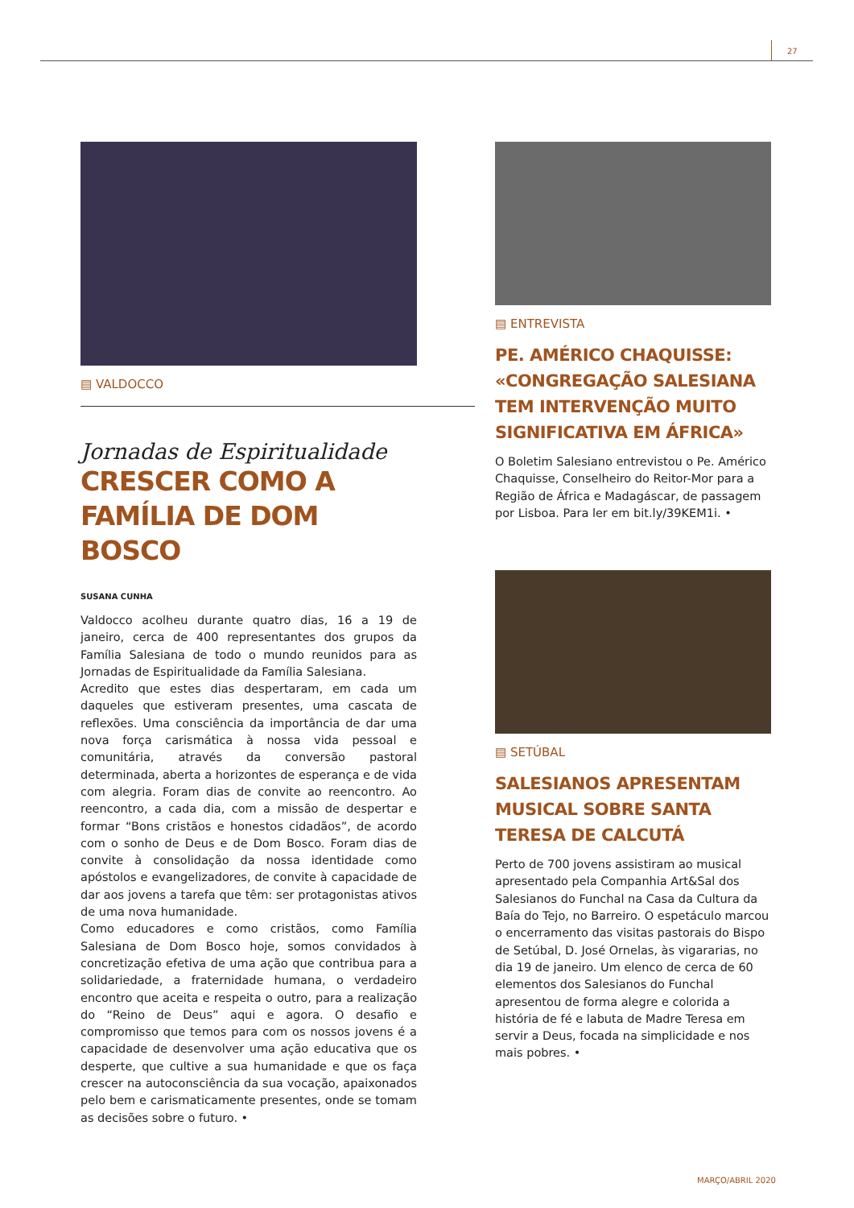27
▤ VALDOCCO
Jornadas de Espiritualidade
CRESCER COMO A FAMÍLIA DE DOM BOSCO
SUSANA CUNHA
Valdocco acolheu durante quatro dias, 16 a 19 de janeiro, cerca de 400 representantes dos grupos da Família Salesiana de todo o mundo reunidos para as Jornadas de Espiritualidade da Família Salesiana.
Acredito que estes dias despertaram, em cada um daqueles que estiveram presentes, uma cascata de reflexões. Uma consciência da importância de dar uma nova força carismática à nossa vida pessoal e comunitária, através da conversão pastoral determinada, aberta a horizontes de esperança e de vida com alegria. Foram dias de convite ao reencontro. Ao reencontro, a cada dia, com a missão de despertar e formar “Bons cristãos e honestos cidadãos”, de acordo com o sonho de Deus e de Dom Bosco. Foram dias de convite à consolidação da nossa identidade como apóstolos e evangelizadores, de convite à capacidade de dar aos jovens a tarefa que têm: ser protagonistas ativos de uma nova humanidade.
Como educadores e como cristãos, como Família Salesiana de Dom Bosco hoje, somos convidados à concretização efetiva de uma ação que contribua para a solidariedade, a fraternidade humana, o verdadeiro encontro que aceita e respeita o outro, para a realização do “Reino de Deus” aqui e agora. O desafio e compromisso que temos para com os nossos jovens é a capacidade de desenvolver uma ação educativa que os desperte, que cultive a sua humanidade e que os faça crescer na autoconsciência da sua vocação, apaixonados pelo bem e carismaticamente presentes, onde se tomam as decisões sobre o futuro. •
▤ ENTREVISTA
PE. AMÉRICO CHAQUISSE: «CONGREGAÇÃO SALESIANA TEM INTERVENÇÃO MUITO SIGNIFICATIVA EM ÁFRICA»
O Boletim Salesiano entrevistou o Pe. Américo Chaquisse, Conselheiro do Reitor-Mor para a Região de África e Madagáscar, de passagem por Lisboa. Para ler em bit.ly/39KEM1i. •
▤ SETÚBAL
SALESIANOS APRESENTAM MUSICAL SOBRE SANTA TERESA DE CALCUTÁ
Perto de 700 jovens assistiram ao musical apresentado pela Companhia Art&Sal dos Salesianos do Funchal na Casa da Cultura da Baía do Tejo, no Barreiro. O espetáculo marcou o encerramento das visitas pastorais do Bispo de Setúbal, D. José Ornelas, às vigararias, no dia 19 de janeiro. Um elenco de cerca de 60 elementos dos Salesianos do Funchal apresentou de forma alegre e colorida a história de fé e labuta de Madre Teresa em servir a Deus, focada na simplicidade e nos mais pobres. •
MARÇO/ABRIL 2020